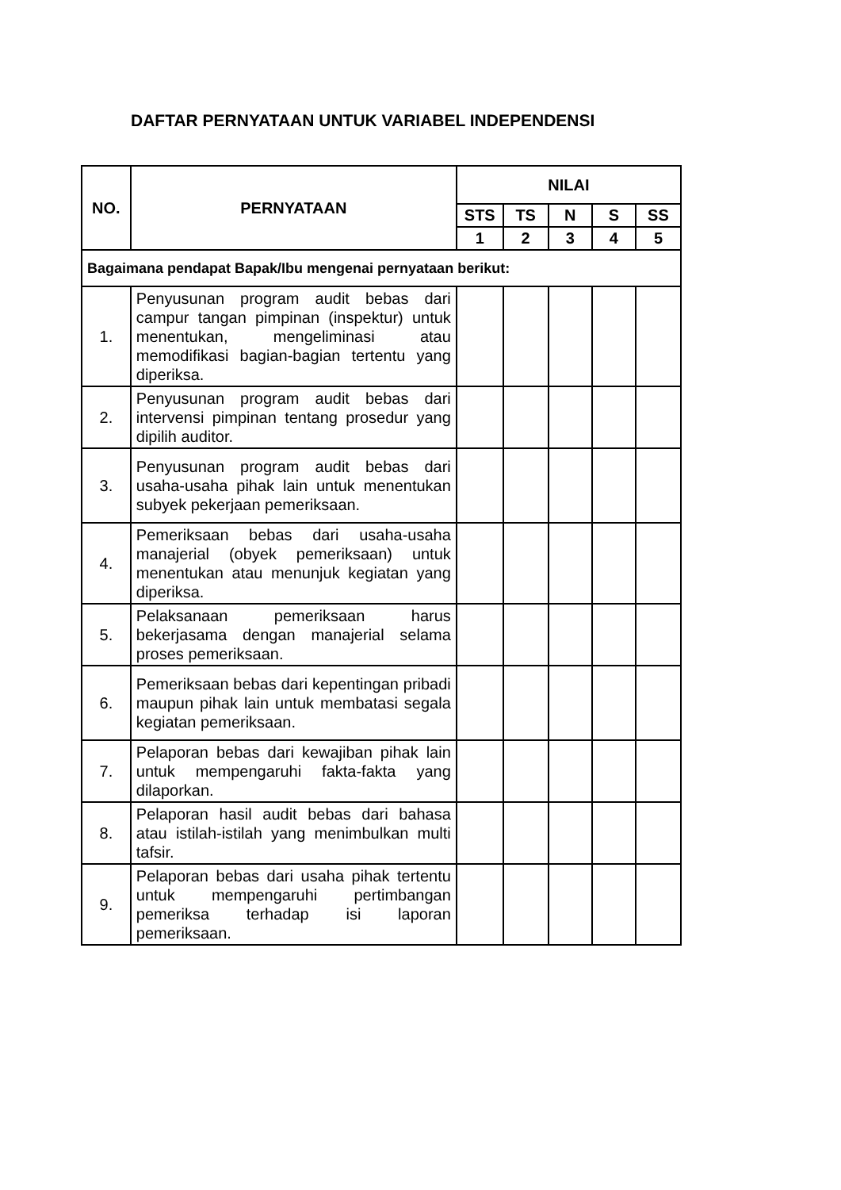DAFTAR PERNYATAAN UNTUK VARIABEL INDEPENDENSI
| NO. | PERNYATAAN | NILAI | | | | |
| --- | --- | --- | --- | --- | --- | --- |
| | | STS | TS | N | S | SS |
| | | 1 | 2 | 3 | 4 | 5 |
| Bagaimana pendapat Bapak/Ibu mengenai pernyataan berikut: | | | | | | |
| 1. | Penyusunan program audit bebas dari campur tangan pimpinan (inspektur) untuk menentukan, mengeliminasi atau memodifikasi bagian-bagian tertentu yang diperiksa. | | | | | |
| 2. | Penyusunan program audit bebas dari intervensi pimpinan tentang prosedur yang dipilih auditor. | | | | | |
| 3. | Penyusunan program audit bebas dari usaha-usaha pihak lain untuk menentukan subyek pekerjaan pemeriksaan. | | | | | |
| 4. | Pemeriksaan bebas dari usaha-usaha manajerial (obyek pemeriksaan) untuk menentukan atau menunjuk kegiatan yang diperiksa. | | | | | |
| 5. | Pelaksanaan pemeriksaan harus bekerjasama dengan manajerial selama proses pemeriksaan. | | | | | |
| 6. | Pemeriksaan bebas dari kepentingan pribadi maupun pihak lain untuk membatasi segala kegiatan pemeriksaan. | | | | | |
| 7. | Pelaporan bebas dari kewajiban pihak lain untuk mempengaruhi fakta-fakta yang dilaporkan. | | | | | |
| 8. | Pelaporan hasil audit bebas dari bahasa atau istilah-istilah yang menimbulkan multi tafsir. | | | | | |
| 9. | Pelaporan bebas dari usaha pihak tertentu untuk mempengaruhi pertimbangan pemeriksa terhadap isi laporan pemeriksaan. | | | | | |